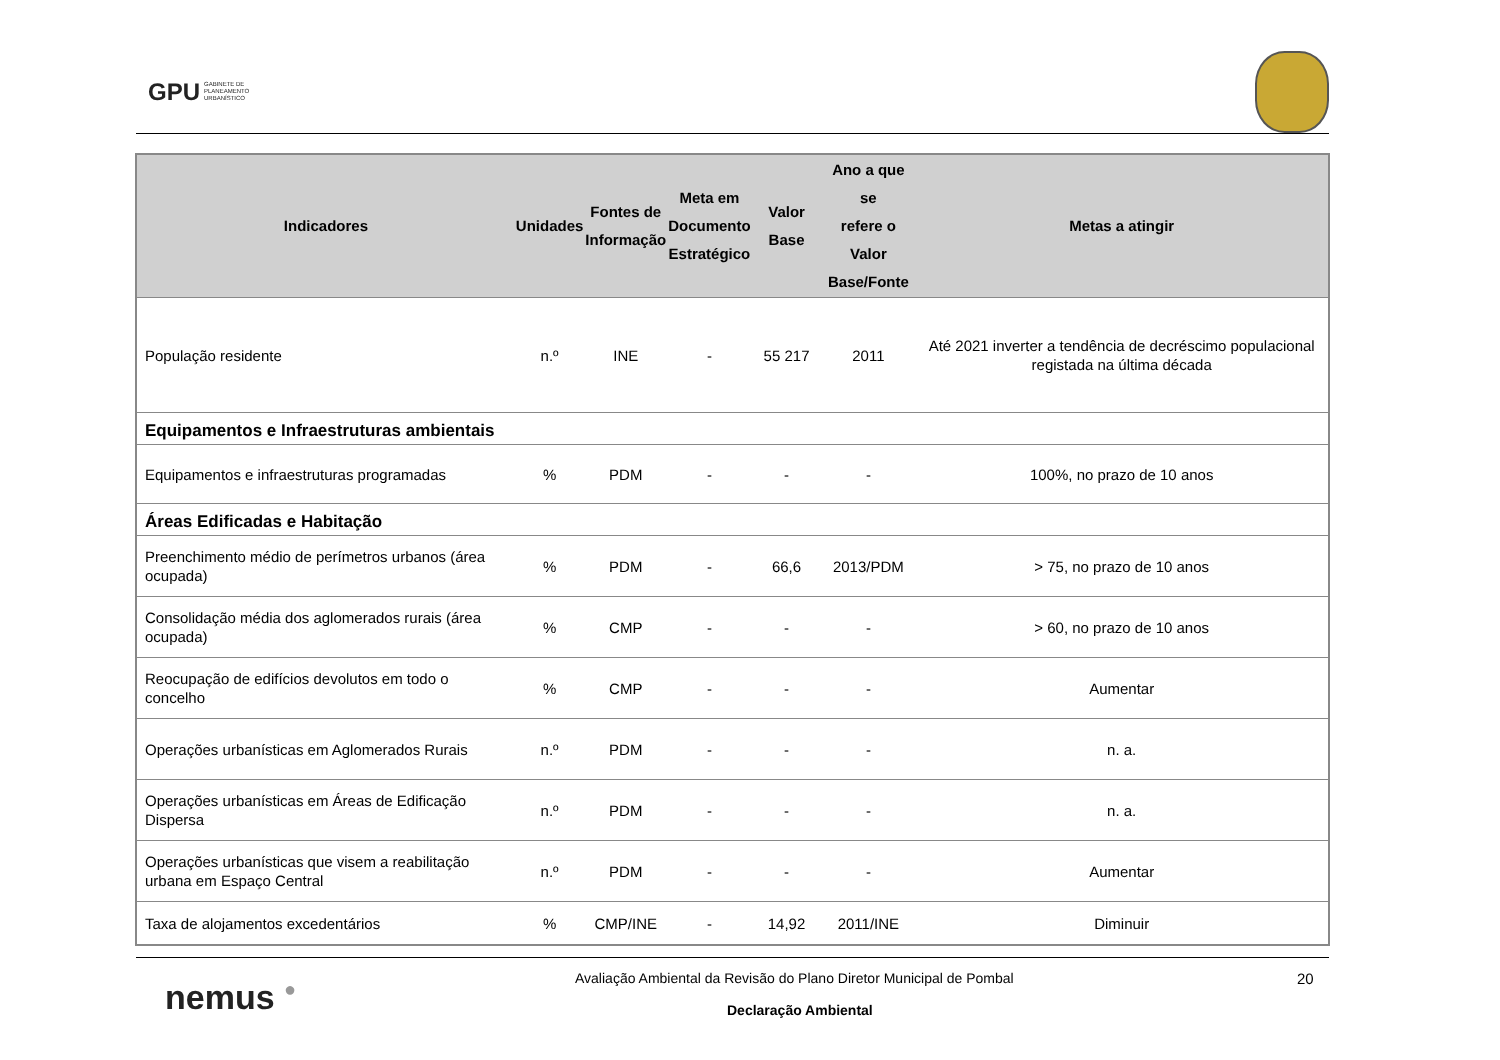GPU GABINETE DE
PLANEAMENTO
URBANÍSTICO
| Indicadores | Unidades | Fontes de Informação | Meta em Documento Estratégico | Valor Base | Ano a que se refere o Valor Base/Fonte | Metas a atingir |
| --- | --- | --- | --- | --- | --- | --- |
| População residente | n.º | INE | - | 55 217 | 2011 | Até 2021 inverter a tendência de decréscimo populacional registada na última década |
| Equipamentos e Infraestruturas ambientais | | | | | | |
| Equipamentos e infraestruturas programadas | % | PDM | - | - | - | 100%, no prazo de 10 anos |
| Áreas Edificadas e Habitação | | | | | | |
| Preenchimento médio de perímetros urbanos (área ocupada) | % | PDM | - | 66,6 | 2013/PDM | > 75, no prazo de 10 anos |
| Consolidação média dos aglomerados rurais (área ocupada) | % | CMP | - | - | - | > 60, no prazo de 10 anos |
| Reocupação de edifícios devolutos em todo o concelho | % | CMP | - | - | - | Aumentar |
| Operações urbanísticas em Aglomerados Rurais | n.º | PDM | - | - | - | n. a. |
| Operações urbanísticas em Áreas de Edificação Dispersa | n.º | PDM | - | - | - | n. a. |
| Operações urbanísticas que visem a reabilitação urbana em Espaço Central | n.º | PDM | - | - | - | Aumentar |
| Taxa de alojamentos excedentários | % | CMP/INE | - | 14,92 | 2011/INE | Diminuir |
nemus ●
Avaliação Ambiental da Revisão do Plano Diretor Municipal de Pombal
20
Declaração Ambiental